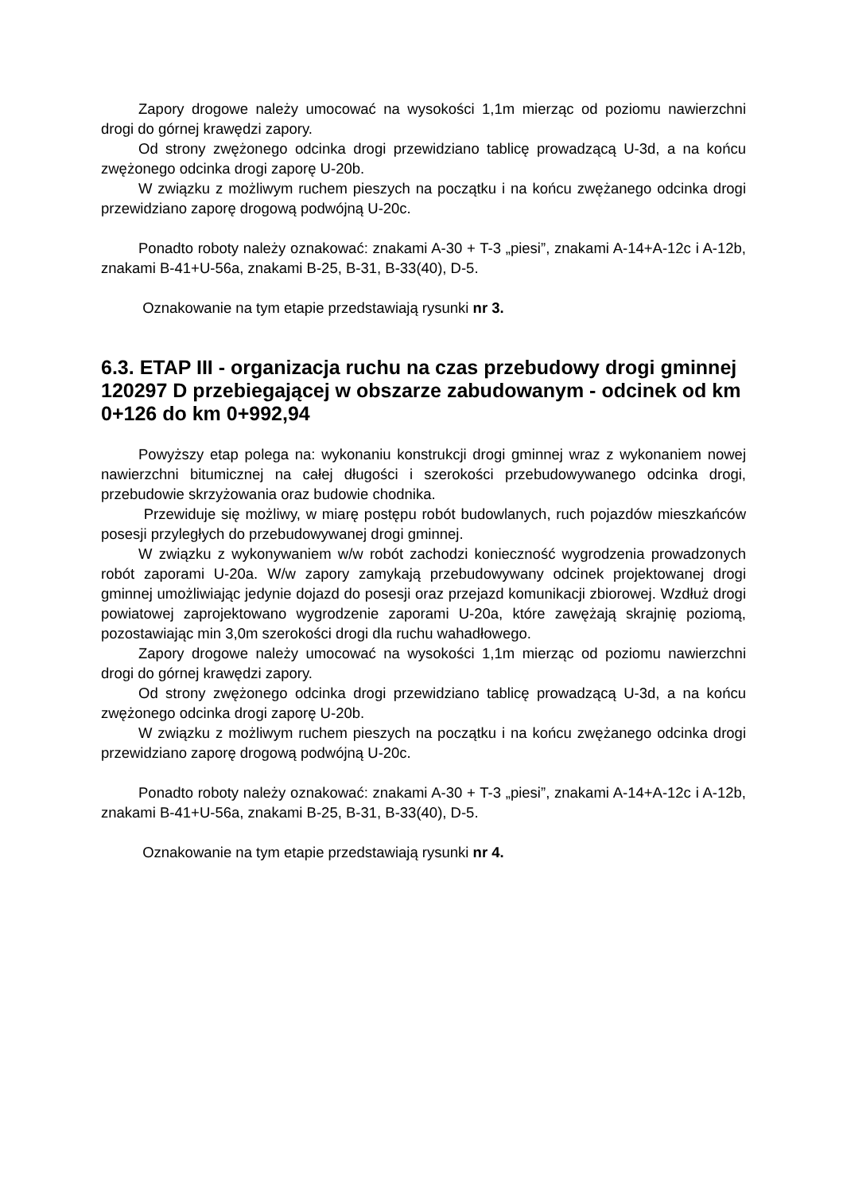Zapory drogowe należy umocować na wysokości 1,1m mierząc od poziomu nawierzchni drogi do górnej krawędzi zapory.
Od strony zwężonego odcinka drogi przewidziano tablicę prowadzącą U-3d, a na końcu zwężonego odcinka drogi zaporę U-20b.
W związku z możliwym ruchem pieszych na początku i na końcu zwężanego odcinka drogi przewidziano zaporę drogową podwójną U-20c.
Ponadto roboty należy oznakować: znakami A-30 + T-3 „piesi”, znakami A-14+A-12c i A-12b, znakami B-41+U-56a, znakami B-25, B-31, B-33(40), D-5.
Oznakowanie na tym etapie przedstawiają rysunki nr 3.
6.3. ETAP III - organizacja ruchu na czas przebudowy drogi gminnej 120297 D przebiegającej w obszarze zabudowanym - odcinek od km 0+126 do km 0+992,94
Powyższy etap polega na: wykonaniu konstrukcji drogi gminnej wraz z wykonaniem nowej nawierzchni bitumicznej na całej długości i szerokości przebudowywanego odcinka drogi, przebudowie skrzyżowania oraz budowie chodnika.
Przewiduje się możliwy, w miarę postępu robót budowlanych, ruch pojazdów mieszkańców posesji przyległych do przebudowywanej drogi gminnej.
W związku z wykonywaniem w/w robót zachodzi konieczność wygrodzenia prowadzonych robót zaporami U-20a. W/w zapory zamykają przebudowywany odcinek projektowanej drogi gminnej umożliwiając jedynie dojazd do posesji oraz przejazd komunikacji zbiorowej. Wzdłuż drogi powiatowej zaprojektowano wygrodzenie zaporami U-20a, które zawężają skrajnię poziomą, pozostawiając min 3,0m szerokości drogi dla ruchu wahadłowego.
Zapory drogowe należy umocować na wysokości 1,1m mierząc od poziomu nawierzchni drogi do górnej krawędzi zapory.
Od strony zwężonego odcinka drogi przewidziano tablicę prowadzącą U-3d, a na końcu zwężonego odcinka drogi zaporę U-20b.
W związku z możliwym ruchem pieszych na początku i na końcu zwężanego odcinka drogi przewidziano zaporę drogową podwójną U-20c.
Ponadto roboty należy oznakować: znakami A-30 + T-3 „piesi”, znakami A-14+A-12c i A-12b, znakami B-41+U-56a, znakami B-25, B-31, B-33(40), D-5.
Oznakowanie na tym etapie przedstawiają rysunki nr 4.